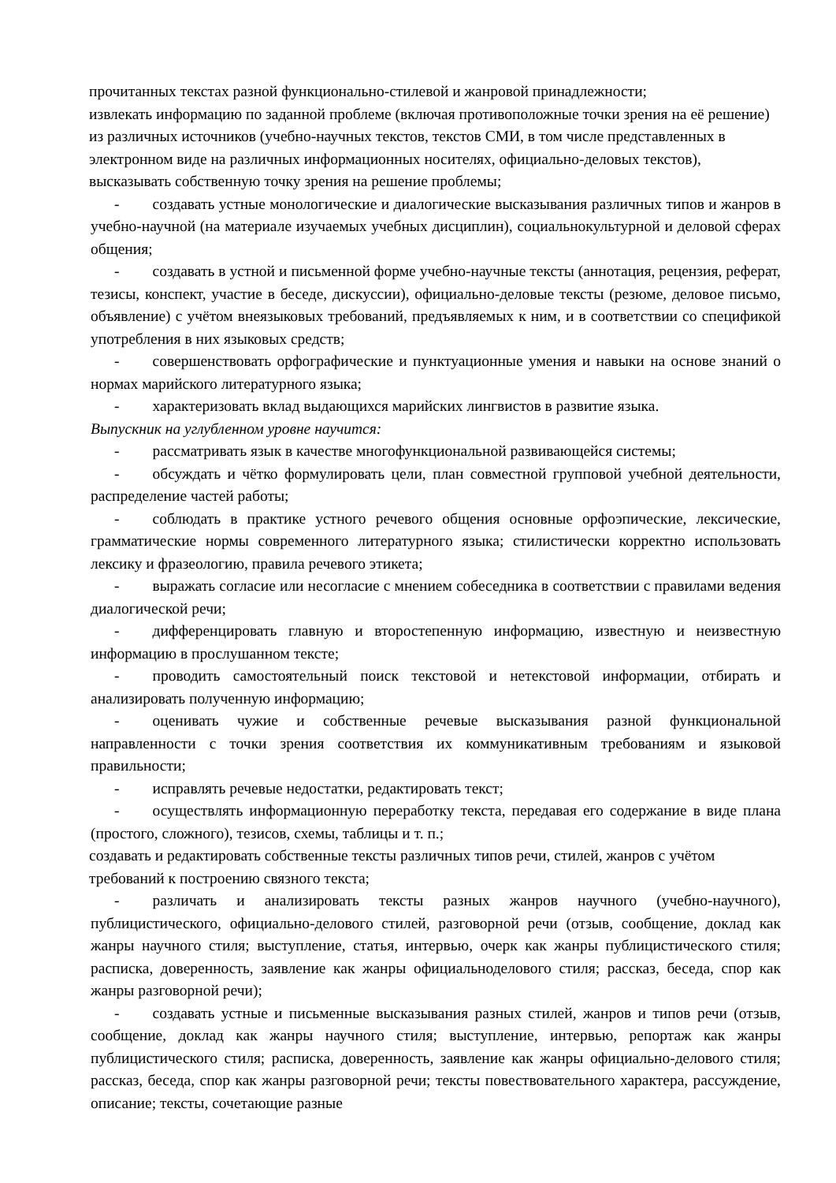прочитанных текстах разной функционально-стилевой и жанровой принадлежности;
извлекать информацию по заданной проблеме (включая противоположные точки зрения на её решение) из различных источников (учебно-научных текстов, текстов СМИ, в том числе представленных в электронном виде на различных информационных носителях, официально-деловых текстов), высказывать собственную точку зрения на решение проблемы;
- создавать устные монологические и диалогические высказывания различных типов и жанров в учебно-научной (на материале изучаемых учебных дисциплин), социальнокультурной и деловой сферах общения;
- создавать в устной и письменной форме учебно-научные тексты (аннотация, рецензия, реферат, тезисы, конспект, участие в беседе, дискуссии), официально-деловые тексты (резюме, деловое письмо, объявление) с учётом внеязыковых требований, предъявляемых к ним, и в соответствии со спецификой употребления в них языковых средств;
- совершенствовать орфографические и пунктуационные умения и навыки на основе знаний о нормах марийского литературного языка;
- характеризовать вклад выдающихся марийских лингвистов в развитие языка.
Выпускник на углубленном уровне научится:
- рассматривать язык в качестве многофункциональной развивающейся системы;
- обсуждать и чётко формулировать цели, план совместной групповой учебной деятельности, распределение частей работы;
- соблюдать в практике устного речевого общения основные орфоэпические, лексические, грамматические нормы современного литературного языка; стилистически корректно использовать лексику и фразеологию, правила речевого этикета;
- выражать согласие или несогласие с мнением собеседника в соответствии с правилами ведения диалогической речи;
- дифференцировать главную и второстепенную информацию, известную и неизвестную информацию в прослушанном тексте;
- проводить самостоятельный поиск текстовой и нетекстовой информации, отбирать и анализировать полученную информацию;
- оценивать чужие и собственные речевые высказывания разной функциональной направленности с точки зрения соответствия их коммуникативным требованиям и языковой правильности;
- исправлять речевые недостатки, редактировать текст;
- осуществлять информационную переработку текста, передавая его содержание в виде плана (простого, сложного), тезисов, схемы, таблицы и т. п.;
создавать и редактировать собственные тексты различных типов речи, стилей, жанров с учётом требований к построению связного текста;
- различать и анализировать тексты разных жанров научного (учебно-научного), публицистического, официально-делового стилей, разговорной речи (отзыв, сообщение, доклад как жанры научного стиля; выступление, статья, интервью, очерк как жанры публицистического стиля; расписка, доверенность, заявление как жанры официальноделового стиля; рассказ, беседа, спор как жанры разговорной речи);
- создавать устные и письменные высказывания разных стилей, жанров и типов речи (отзыв, сообщение, доклад как жанры научного стиля; выступление, интервью, репортаж как жанры публицистического стиля; расписка, доверенность, заявление как жанры официально-делового стиля; рассказ, беседа, спор как жанры разговорной речи; тексты повествовательного характера, рассуждение, описание; тексты, сочетающие разные